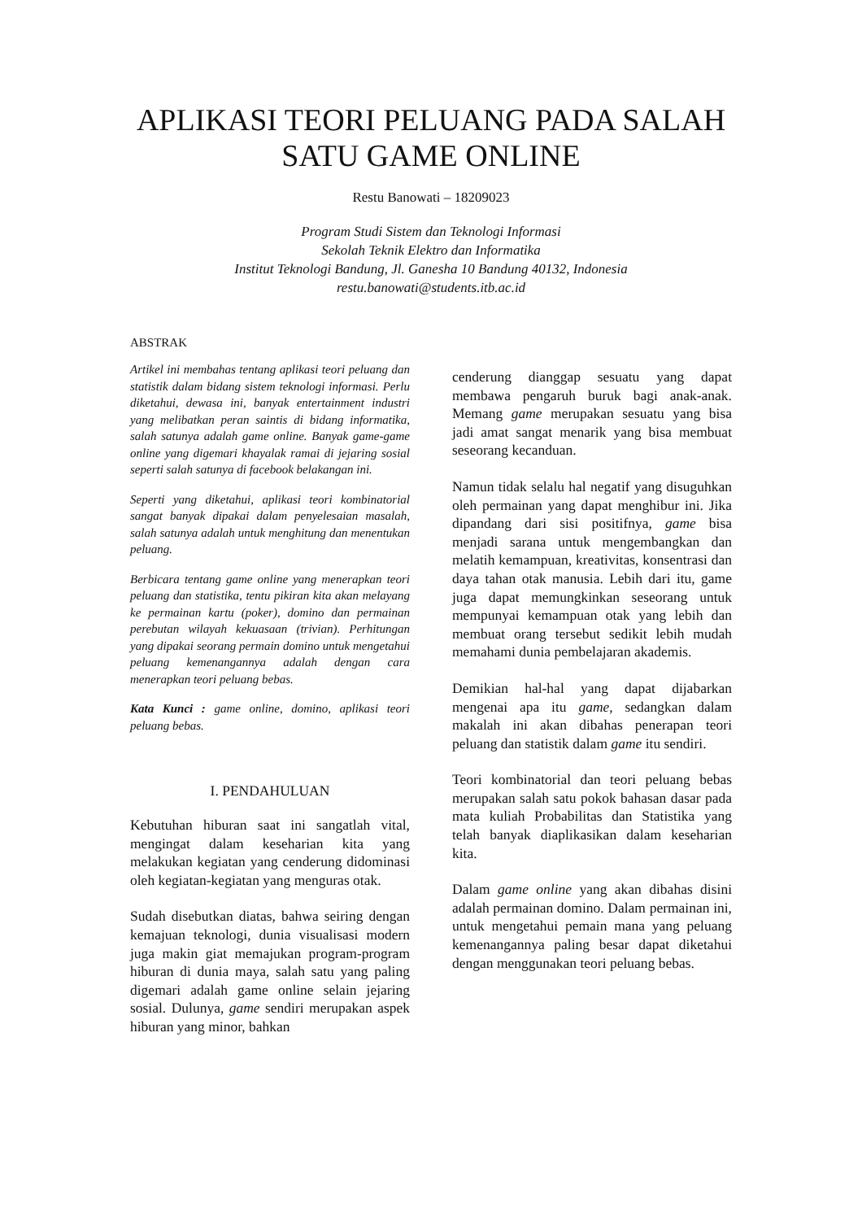APLIKASI TEORI PELUANG PADA SALAH SATU GAME ONLINE
Restu Banowati – 18209023
Program Studi Sistem dan Teknologi Informasi
Sekolah Teknik Elektro dan Informatika
Institut Teknologi Bandung, Jl. Ganesha 10 Bandung 40132, Indonesia
restu.banowati@students.itb.ac.id
ABSTRAK
Artikel ini membahas tentang aplikasi teori peluang dan statistik dalam bidang sistem teknologi informasi. Perlu diketahui, dewasa ini, banyak entertainment industri yang melibatkan peran saintis di bidang informatika, salah satunya adalah game online. Banyak game-game online yang digemari khayalak ramai di jejaring sosial seperti salah satunya di facebook belakangan ini.
Seperti yang diketahui, aplikasi teori kombinatorial sangat banyak dipakai dalam penyelesaian masalah, salah satunya adalah untuk menghitung dan menentukan peluang.
Berbicara tentang game online yang menerapkan teori peluang dan statistika, tentu pikiran kita akan melayang ke permainan kartu (poker), domino dan permainan perebutan wilayah kekuasaan (trivian). Perhitungan yang dipakai seorang permain domino untuk mengetahui peluang kemenangannya adalah dengan cara menerapkan teori peluang bebas.
Kata Kunci : game online, domino, aplikasi teori peluang bebas.
I. PENDAHULUAN
Kebutuhan hiburan saat ini sangatlah vital, mengingat dalam keseharian kita yang melakukan kegiatan yang cenderung didominasi oleh kegiatan-kegiatan yang menguras otak.
Sudah disebutkan diatas, bahwa seiring dengan kemajuan teknologi, dunia visualisasi modern juga makin giat memajukan program-program hiburan di dunia maya, salah satu yang paling digemari adalah game online selain jejaring sosial. Dulunya, game sendiri merupakan aspek hiburan yang minor, bahkan
cenderung dianggap sesuatu yang dapat membawa pengaruh buruk bagi anak-anak. Memang game merupakan sesuatu yang bisa jadi amat sangat menarik yang bisa membuat seseorang kecanduan.
Namun tidak selalu hal negatif yang disuguhkan oleh permainan yang dapat menghibur ini. Jika dipandang dari sisi positifnya, game bisa menjadi sarana untuk mengembangkan dan melatih kemampuan, kreativitas, konsentrasi dan daya tahan otak manusia. Lebih dari itu, game juga dapat memungkinkan seseorang untuk mempunyai kemampuan otak yang lebih dan membuat orang tersebut sedikit lebih mudah memahami dunia pembelajaran akademis.
Demikian hal-hal yang dapat dijabarkan mengenai apa itu game, sedangkan dalam makalah ini akan dibahas penerapan teori peluang dan statistik dalam game itu sendiri.
Teori kombinatorial dan teori peluang bebas merupakan salah satu pokok bahasan dasar pada mata kuliah Probabilitas dan Statistika yang telah banyak diaplikasikan dalam keseharian kita.
Dalam game online yang akan dibahas disini adalah permainan domino. Dalam permainan ini, untuk mengetahui pemain mana yang peluang kemenangannya paling besar dapat diketahui dengan menggunakan teori peluang bebas.